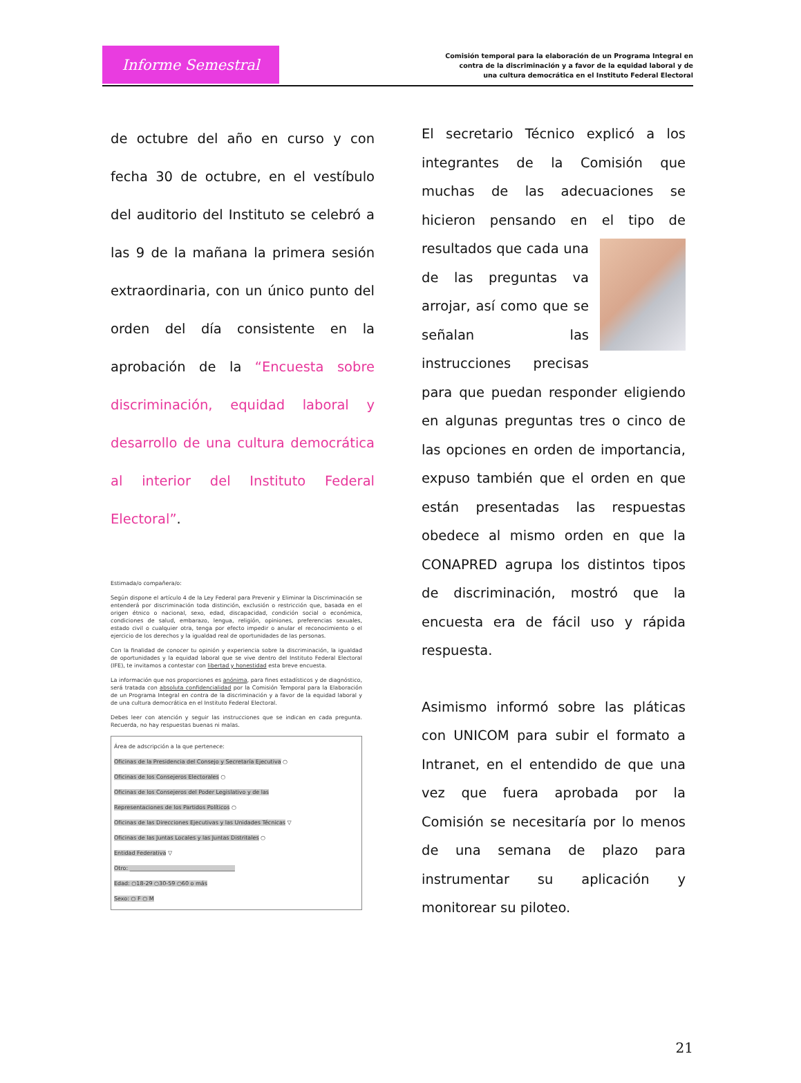Informe Semestral
Comisión temporal para la elaboración de un Programa Integral en
contra de la discriminación y a favor de la equidad laboral y de
una cultura democrática en el Instituto Federal Electoral
de octubre del año en curso y con fecha 30 de octubre, en el vestíbulo del auditorio del Instituto se celebró a las 9 de la mañana la primera sesión extraordinaria, con un único punto del orden del día consistente en la aprobación de la “Encuesta sobre discriminación, equidad laboral y desarrollo de una cultura democrática al interior del Instituto Federal Electoral”.
Estimada/o compañera/o:
Según dispone el artículo 4 de la Ley Federal para Prevenir y Eliminar la Discriminación se entenderá por discriminación toda distinción, exclusión o restricción que, basada en el origen étnico o nacional, sexo, edad, discapacidad, condición social o económica, condiciones de salud, embarazo, lengua, religión, opiniones, preferencias sexuales, estado civil o cualquier otra, tenga por efecto impedir o anular el reconocimiento o el ejercicio de los derechos y la igualdad real de oportunidades de las personas.
Con la finalidad de conocer tu opinión y experiencia sobre la discriminación, la igualdad de oportunidades y la equidad laboral que se vive dentro del Instituto Federal Electoral (IFE), te invitamos a contestar con libertad y honestidad esta breve encuesta.
La información que nos proporciones es anónima, para fines estadísticos y de diagnóstico, será tratada con absoluta confidencialidad por la Comisión Temporal para la Elaboración de un Programa Integral en contra de la discriminación y a favor de la equidad laboral y de una cultura democrática en el Instituto Federal Electoral.
Debes leer con atención y seguir las instrucciones que se indican en cada pregunta. Recuerda, no hay respuestas buenas ni malas.
Área de adscripción a la que pertenece:
Oficinas de la Presidencia del Consejo y Secretaría Ejecutiva ○
Oficinas de los Consejeros Electorales ○
Oficinas de los Consejeros del Poder Legislativo y de las
Representaciones de los Partidos Políticos ○
Oficinas de las Direcciones Ejecutivas y las Unidades Técnicas ▽
Oficinas de las Juntas Locales y las Juntas Distritales ○
Entidad Federativa ▽
Otro: ______________________________________
Edad: ○18-29 ○30-59 ○60 o más
Sexo: ○ F ○ M
El secretario Técnico explicó a los integrantes de la Comisión que muchas de las adecuaciones se hicieron pensando en el tipo de
resultados que cada una de las preguntas va arrojar, así como que se señalan las instrucciones precisas para que puedan responder eligiendo en algunas preguntas tres o cinco de las opciones en orden de importancia, expuso también que el orden en que están presentadas las respuestas obedece al mismo orden en que la CONAPRED agrupa los distintos tipos de discriminación, mostró que la encuesta era de fácil uso y rápida respuesta.
Asimismo informó sobre las pláticas con UNICOM para subir el formato a Intranet, en el entendido de que una vez que fuera aprobada por la Comisión se necesitaría por lo menos de una semana de plazo para instrumentar su aplicación y monitorear su piloteo.
21